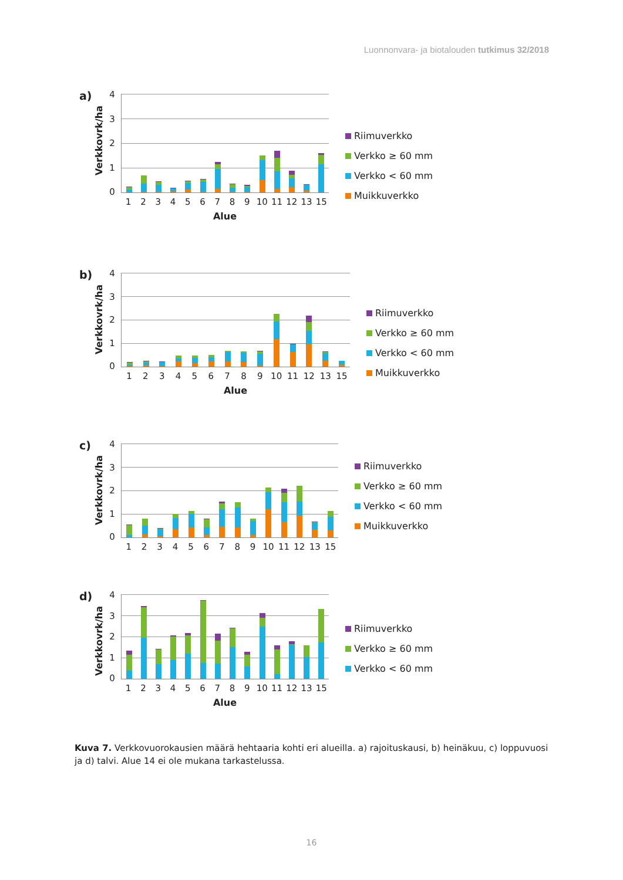Luonnonvara- ja biotalouden tutkimus 32/2018
a) Verkkovrk/ha
43210
1 2 3 4 5 6 7 8 9 10 11 12 13 15
Alue
Riimuverkko
Verkko ≥ 60 mm
Verkko < 60 mm
Muikkuverkko
b) Verkkovrk/ha
43210
1 2 3 4 5 6 7 8 9 10 11 12 13 15
Alue
Riimuverkko
Verkko ≥ 60 mm
Verkko < 60 mm
Muikkuverkko
c) Verkkovrk/ha
43210
1 2 3 4 5 6 7 8 9 10 11 12 13 15
Riimuverkko
Verkko ≥ 60 mm
Verkko < 60 mm
Muikkuverkko
d) Verkkovrk/ha
43210
1 2 3 4 5 6 7 8 9 10 11 12 13 15
Alue
Riimuverkko
Verkko ≥ 60 mm
Verkko < 60 mm
Kuva 7. Verkkovuorokausien määrä hehtaaria kohti eri alueilla. a) rajoituskausi, b) heinäkuu, c) loppuvuosi ja d) talvi. Alue 14 ei ole mukana tarkastelussa.
16